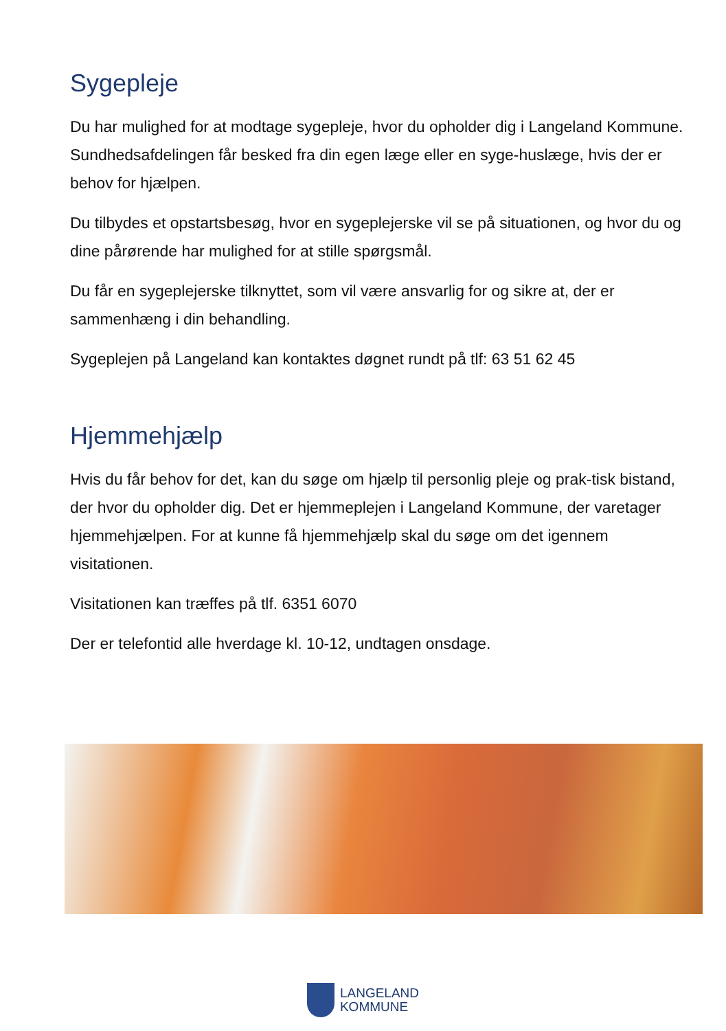Sygepleje
Du har mulighed for at modtage sygepleje, hvor du opholder dig i Langeland Kommune. Sundhedsafdelingen får besked fra din egen læge eller en syge-huslæge, hvis der er behov for hjælpen.
Du tilbydes et opstartsbesøg, hvor en sygeplejerske vil se på situationen, og hvor du og dine pårørende har mulighed for at stille spørgsmål.
Du får en sygeplejerske tilknyttet, som vil være ansvarlig for og sikre at, der er sammenhæng i din behandling.
Sygeplejen på Langeland kan kontaktes døgnet rundt på tlf: 63 51 62 45
Hjemmehjælp
Hvis du får behov for det, kan du søge om hjælp til personlig pleje og prak-tisk bistand, der hvor du opholder dig. Det er hjemmeplejen i Langeland Kommune, der varetager hjemmehjælpen. For at kunne få hjemmehjælp skal du søge om det igennem visitationen.
Visitationen kan træffes på tlf. 6351 6070
Der er telefontid alle hverdage kl. 10-12, undtagen onsdage.
LANGELAND
KOMMUNE